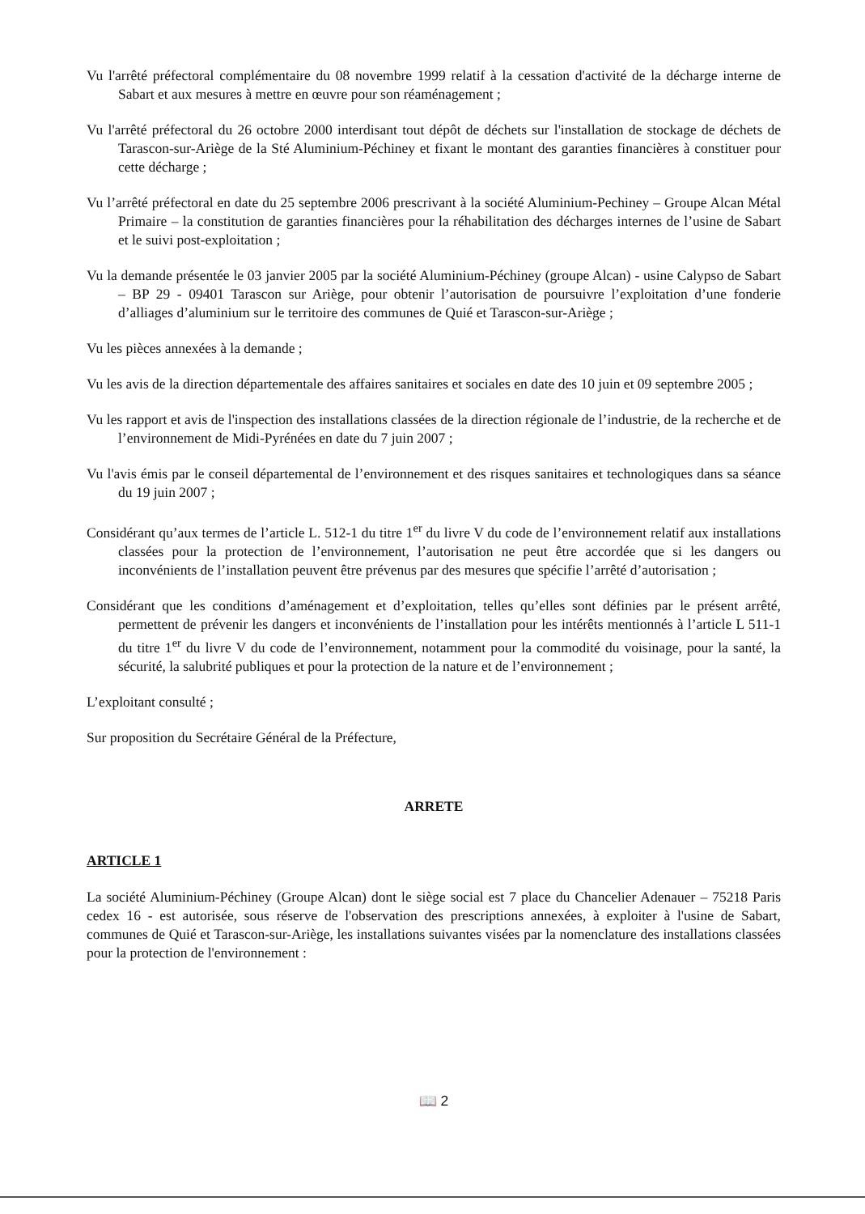Vu l'arrêté préfectoral complémentaire du 08 novembre 1999 relatif à la cessation d'activité de la décharge interne de Sabart et aux mesures à mettre en œuvre pour son réaménagement ;
Vu l'arrêté préfectoral du 26 octobre 2000 interdisant tout dépôt de déchets sur l'installation de stockage de déchets de Tarascon-sur-Ariège de la Sté Aluminium-Péchiney et fixant le montant des garanties financières à constituer pour cette décharge ;
Vu l’arrêté préfectoral en date du 25 septembre 2006 prescrivant à la société Aluminium-Pechiney – Groupe Alcan Métal Primaire – la constitution de garanties financières pour la réhabilitation des décharges internes de l’usine de Sabart et le suivi post-exploitation ;
Vu la demande présentée le 03 janvier 2005 par la société Aluminium-Péchiney (groupe Alcan) - usine Calypso de Sabart – BP 29 - 09401 Tarascon sur Ariège, pour obtenir l’autorisation de poursuivre l’exploitation d’une fonderie d’alliages d’aluminium sur le territoire des communes de Quié et Tarascon-sur-Ariège ;
Vu les pièces annexées à la demande ;
Vu les avis de la direction départementale des affaires sanitaires et sociales en date des 10 juin et 09 septembre 2005 ;
Vu les rapport et avis de l'inspection des installations classées de la direction régionale de l’industrie, de la recherche et de l’environnement de Midi-Pyrénées en date du 7 juin 2007 ;
Vu l'avis émis par le conseil départemental de l’environnement et des risques sanitaires et technologiques dans sa séance du 19 juin 2007 ;
Considérant qu’aux termes de l’article L. 512-1 du titre 1<sup>er</sup> du livre V du code de l’environnement relatif aux installations classées pour la protection de l’environnement, l’autorisation ne peut être accordée que si les dangers ou inconvénients de l’installation peuvent être prévenus par des mesures que spécifie l’arrêté d’autorisation ;
Considérant que les conditions d’aménagement et d’exploitation, telles qu’elles sont définies par le présent arrêté, permettent de prévenir les dangers et inconvénients de l’installation pour les intérêts mentionnés à l’article L 511-1 du titre 1<sup>er</sup> du livre V du code de l’environnement, notamment pour la commodité du voisinage, pour la santé, la sécurité, la salubrité publiques et pour la protection de la nature et de l’environnement ;
L’exploitant consulté ;
Sur proposition du Secrétaire Général de la Préfecture,
ARRETE
ARTICLE 1
La société Aluminium-Péchiney (Groupe Alcan) dont le siège social est 7 place du Chancelier Adenauer – 75218 Paris cedex 16 - est autorisée, sous réserve de l'observation des prescriptions annexées, à exploiter à l'usine de Sabart, communes de Quié et Tarascon-sur-Ariège, les installations suivantes visées par la nomenclature des installations classées pour la protection de l'environnement :
📖 2